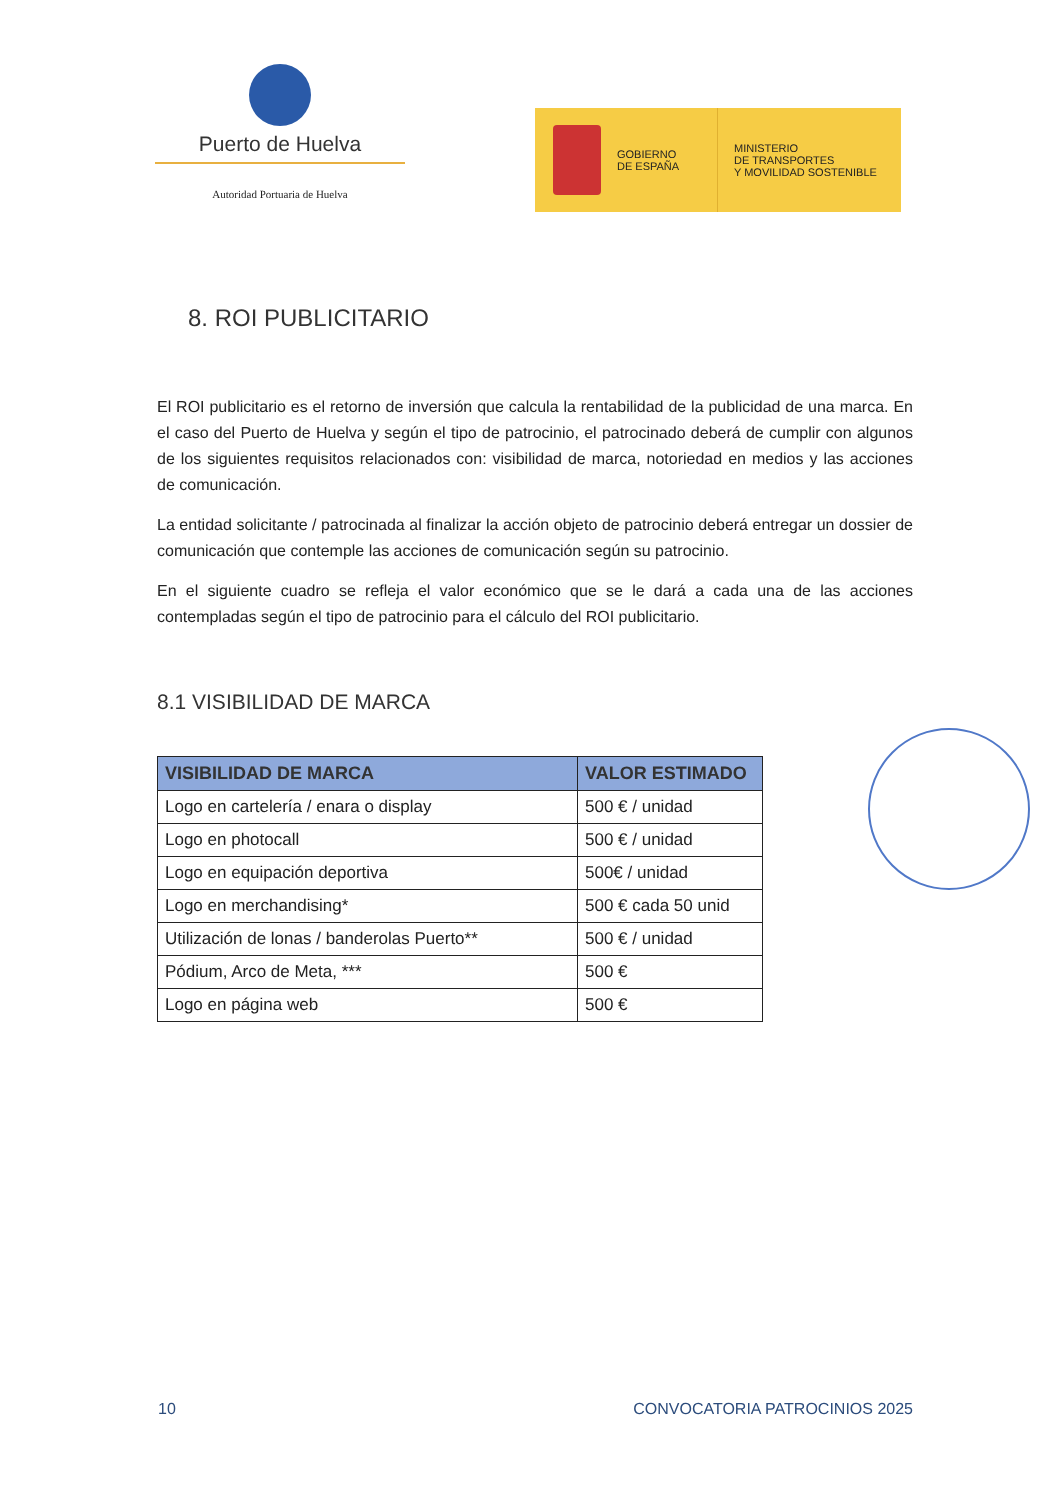Puerto de Huelva
Autoridad Portuaria de Huelva
GOBIERNO
DE ESPAÑA
MINISTERIO
DE TRANSPORTES
Y MOVILIDAD SOSTENIBLE
8. ROI PUBLICITARIO
El ROI publicitario es el retorno de inversión que calcula la rentabilidad de la publicidad de una marca. En el caso del Puerto de Huelva y según el tipo de patrocinio, el patrocinado deberá de cumplir con algunos de los siguientes requisitos relacionados con: visibilidad de marca, notoriedad en medios y las acciones de comunicación.
La entidad solicitante / patrocinada al finalizar la acción objeto de patrocinio deberá entregar un dossier de comunicación que contemple las acciones de comunicación según su patrocinio.
En el siguiente cuadro se refleja el valor económico que se le dará a cada una de las acciones contempladas según el tipo de patrocinio para el cálculo del ROI publicitario.
8.1 VISIBILIDAD DE MARCA
| VISIBILIDAD DE MARCA | VALOR ESTIMADO |
| --- | --- |
| Logo en cartelería / enara o display | 500 € / unidad |
| Logo en photocall | 500 € / unidad |
| Logo en equipación deportiva | 500€ / unidad |
| Logo en merchandising* | 500 € cada 50 unid |
| Utilización de lonas / banderolas Puerto** | 500 € / unidad |
| Pódium, Arco de Meta, *** | 500 € |
| Logo en página web | 500 € |
10 CONVOCATORIA PATROCINIOS 2025